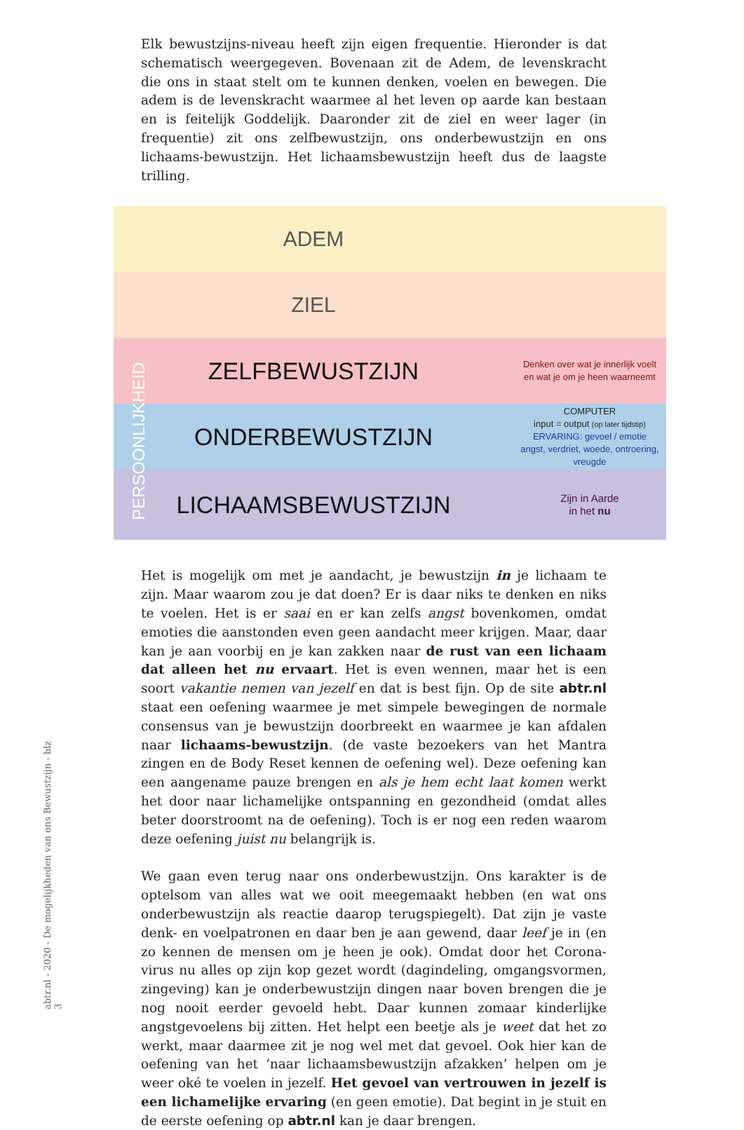Elk bewustzijns-niveau heeft zijn eigen frequentie. Hieronder is dat schematisch weergegeven. Bovenaan zit de Adem, de levenskracht die ons in staat stelt om te kunnen denken, voelen en bewegen. Die adem is de levenskracht waarmee al het leven op aarde kan bestaan en is feitelijk Goddelijk. Daaronder zit de ziel en weer lager (in frequentie) zit ons zelfbewustzijn, ons onderbewustzijn en ons lichaams-bewustzijn. Het lichaamsbewustzijn heeft dus de laagste trilling.
ADEM
ZIEL
ZELFBEWUSTZIJN
Denken over wat je innerlijk voelt
en wat je om je heen waarneemt
ONDERBEWUSTZIJN
COMPUTER
input = output (op later tijdstip)
ERVARING: gevoel / emotie
angst, verdriet, woede, ontroering, vreugde
LICHAAMSBEWUSTZIJN
Zijn in Aarde
in het nu
PERSOONLIJKHEID
Het is mogelijk om met je aandacht, je bewustzijn in je lichaam te zijn. Maar waarom zou je dat doen? Er is daar niks te denken en niks te voelen. Het is er saai en er kan zelfs angst bovenkomen, omdat emoties die aanstonden even geen aandacht meer krijgen. Maar, daar kan je aan voorbij en je kan zakken naar de rust van een lichaam dat alleen het nu ervaart. Het is even wennen, maar het is een soort vakantie nemen van jezelf en dat is best fijn. Op de site abtr.nl staat een oefening waarmee je met simpele bewegingen de normale consensus van je bewustzijn doorbreekt en waarmee je kan afdalen naar lichaams-bewustzijn. (de vaste bezoekers van het Mantra zingen en de Body Reset kennen de oefening wel). Deze oefening kan een aangename pauze brengen en als je hem echt laat komen werkt het door naar lichamelijke ontspanning en gezondheid (omdat alles beter doorstroomt na de oefening). Toch is er nog een reden waarom deze oefening juist nu belangrijk is.
We gaan even terug naar ons onderbewustzijn. Ons karakter is de optelsom van alles wat we ooit meegemaakt hebben (en wat ons onderbewustzijn als reactie daarop terugspiegelt). Dat zijn je vaste denk- en voelpatronen en daar ben je aan gewend, daar leef je in (en zo kennen de mensen om je heen je ook). Omdat door het Corona-virus nu alles op zijn kop gezet wordt (dagindeling, omgangsvormen, zingeving) kan je onderbewustzijn dingen naar boven brengen die je nog nooit eerder gevoeld hebt. Daar kunnen zomaar kinderlijke angstgevoelens bij zitten. Het helpt een beetje als je weet dat het zo werkt, maar daarmee zit je nog wel met dat gevoel. Ook hier kan de oefening van het ‘naar lichaamsbewustzijn afzakken’ helpen om je weer oké te voelen in jezelf. Het gevoel van vertrouwen in jezelf is een lichamelijke ervaring (en geen emotie). Dat begint in je stuit en de eerste oefening op abtr.nl kan je daar brengen.
abtr.nl - 2020 - De mogelijkheden van ons Bewustzijn - blz 3